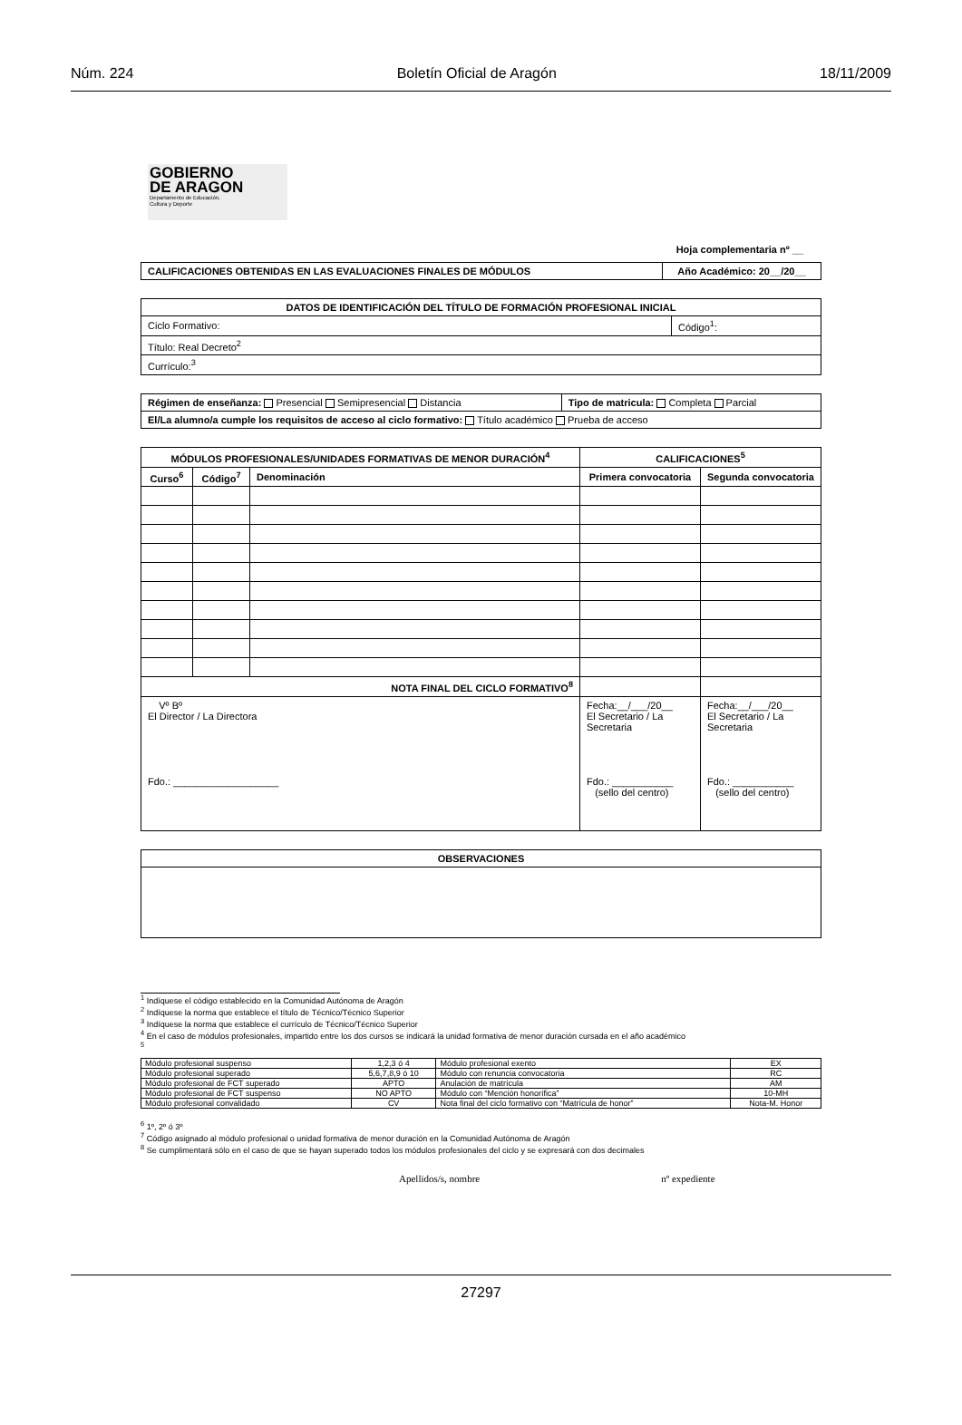Núm. 224 Boletín Oficial de Aragón 18/11/2009
GOBIERNO
DE ARAGON
Departamento de Educación,
Cultura y Deporte
Hoja complementaria nº __
| CALIFICACIONES OBTENIDAS EN LAS EVALUACIONES FINALES DE MÓDULOS | Año Académico: 20__/20__ |
| --- | --- |
| DATOS DE IDENTIFICACIÓN DEL TÍTULO DE FORMACIÓN PROFESIONAL INICIAL | |
| --- | --- |
| Ciclo Formativo: | Código<sup>1</sup>: |
| Título: Real Decreto<sup>2</sup> | |
| Currículo:<sup>3</sup> | |
| Régimen de enseñanza: Presencial Semipresencial Distancia | Tipo de matricula: Completa Parcial |
| El/La alumno/a cumple los requisitos de acceso al ciclo formativo: Título académico Prueba de acceso | |
| MÓDULOS PROFESIONALES/UNIDADES FORMATIVAS DE MENOR DURACIÓN<sup>4</sup> | | | CALIFICACIONES<sup>5</sup> | |
| --- | --- | --- | --- | --- |
| Curso<sup>6</sup> | Código<sup>7</sup> | Denominación | Primera convocatoria | Segunda convocatoria |
| NOTA FINAL DEL CICLO FORMATIVO<sup>8</sup> | | | | |
| Vº Bº El Director / La Directora Fdo.: ___________________ | | | Fecha:__/___/20__ El Secretario / La Secretaria Fdo.: ___________ (sello del centro) | Fecha:__/___/20__ El Secretario / La Secretaria Fdo.: ___________ (sello del centro) |
| OBSERVACIONES |
| --- |
<sup>1</sup> Indíquese el código establecido en la Comunidad Autónoma de Aragón
<sup>2</sup> Indíquese la norma que establece el título de Técnico/Técnico Superior
<sup>3</sup> Indíquese la norma que establece el currículo de Técnico/Técnico Superior
<sup>4</sup> En el caso de módulos profesionales, impartido entre los dos cursos se indicará la unidad formativa de menor duración cursada en el año académico
<sup>5</sup>
| Módulo profesional suspenso | 1,2,3 ó 4 | Módulo profesional exento | EX |
| Módulo profesional superado | 5,6,7,8,9 ó 10 | Módulo con renuncia convocatoria | RC |
| Módulo profesional de FCT superado | APTO | Anulación de matrícula | AM |
| Módulo profesional de FCT suspenso | NO APTO | Módulo con “Mención honorífica” | 10-MH |
| Módulo profesional convalidado | CV | Nota final del ciclo formativo con “Matrícula de honor” | Nota-M. Honor |
<sup>6</sup> 1º, 2º ó 3º
<sup>7</sup> Código asignado al módulo profesional o unidad formativa de menor duración en la Comunidad Autónoma de Aragón
<sup>8</sup> Se cumplimentará sólo en el caso de que se hayan superado todos los módulos profesionales del ciclo y se expresará con dos decimales
Apellidos/s, nombre nº expediente
27297